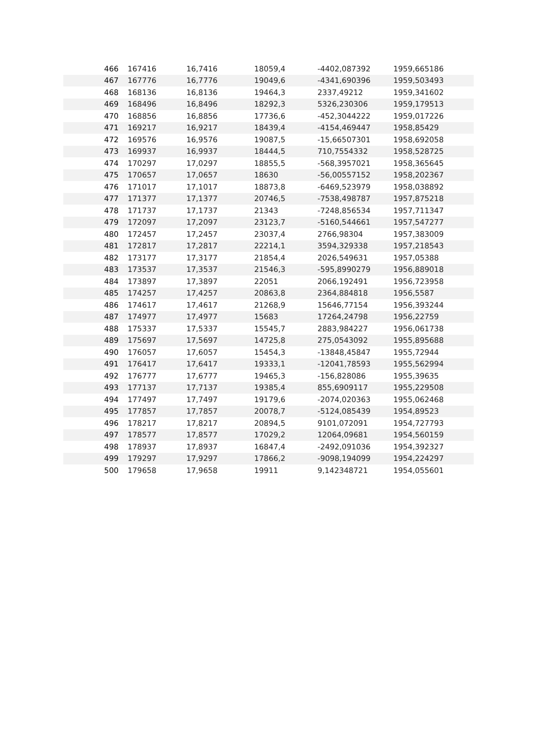| 466 | 167416 | 16,7416 | 18059,4 | -4402,087392 | 1959,665186 |
| 467 | 167776 | 16,7776 | 19049,6 | -4341,690396 | 1959,503493 |
| 468 | 168136 | 16,8136 | 19464,3 | 2337,49212 | 1959,341602 |
| 469 | 168496 | 16,8496 | 18292,3 | 5326,230306 | 1959,179513 |
| 470 | 168856 | 16,8856 | 17736,6 | -452,3044222 | 1959,017226 |
| 471 | 169217 | 16,9217 | 18439,4 | -4154,469447 | 1958,85429 |
| 472 | 169576 | 16,9576 | 19087,5 | -15,66507301 | 1958,692058 |
| 473 | 169937 | 16,9937 | 18444,5 | 710,7554332 | 1958,528725 |
| 474 | 170297 | 17,0297 | 18855,5 | -568,3957021 | 1958,365645 |
| 475 | 170657 | 17,0657 | 18630 | -56,00557152 | 1958,202367 |
| 476 | 171017 | 17,1017 | 18873,8 | -6469,523979 | 1958,038892 |
| 477 | 171377 | 17,1377 | 20746,5 | -7538,498787 | 1957,875218 |
| 478 | 171737 | 17,1737 | 21343 | -7248,856534 | 1957,711347 |
| 479 | 172097 | 17,2097 | 23123,7 | -5160,544661 | 1957,547277 |
| 480 | 172457 | 17,2457 | 23037,4 | 2766,98304 | 1957,383009 |
| 481 | 172817 | 17,2817 | 22214,1 | 3594,329338 | 1957,218543 |
| 482 | 173177 | 17,3177 | 21854,4 | 2026,549631 | 1957,05388 |
| 483 | 173537 | 17,3537 | 21546,3 | -595,8990279 | 1956,889018 |
| 484 | 173897 | 17,3897 | 22051 | 2066,192491 | 1956,723958 |
| 485 | 174257 | 17,4257 | 20863,8 | 2364,884818 | 1956,5587 |
| 486 | 174617 | 17,4617 | 21268,9 | 15646,77154 | 1956,393244 |
| 487 | 174977 | 17,4977 | 15683 | 17264,24798 | 1956,22759 |
| 488 | 175337 | 17,5337 | 15545,7 | 2883,984227 | 1956,061738 |
| 489 | 175697 | 17,5697 | 14725,8 | 275,0543092 | 1955,895688 |
| 490 | 176057 | 17,6057 | 15454,3 | -13848,45847 | 1955,72944 |
| 491 | 176417 | 17,6417 | 19333,1 | -12041,78593 | 1955,562994 |
| 492 | 176777 | 17,6777 | 19465,3 | -156,828086 | 1955,39635 |
| 493 | 177137 | 17,7137 | 19385,4 | 855,6909117 | 1955,229508 |
| 494 | 177497 | 17,7497 | 19179,6 | -2074,020363 | 1955,062468 |
| 495 | 177857 | 17,7857 | 20078,7 | -5124,085439 | 1954,89523 |
| 496 | 178217 | 17,8217 | 20894,5 | 9101,072091 | 1954,727793 |
| 497 | 178577 | 17,8577 | 17029,2 | 12064,09681 | 1954,560159 |
| 498 | 178937 | 17,8937 | 16847,4 | -2492,091036 | 1954,392327 |
| 499 | 179297 | 17,9297 | 17866,2 | -9098,194099 | 1954,224297 |
| 500 | 179658 | 17,9658 | 19911 | 9,142348721 | 1954,055601 |